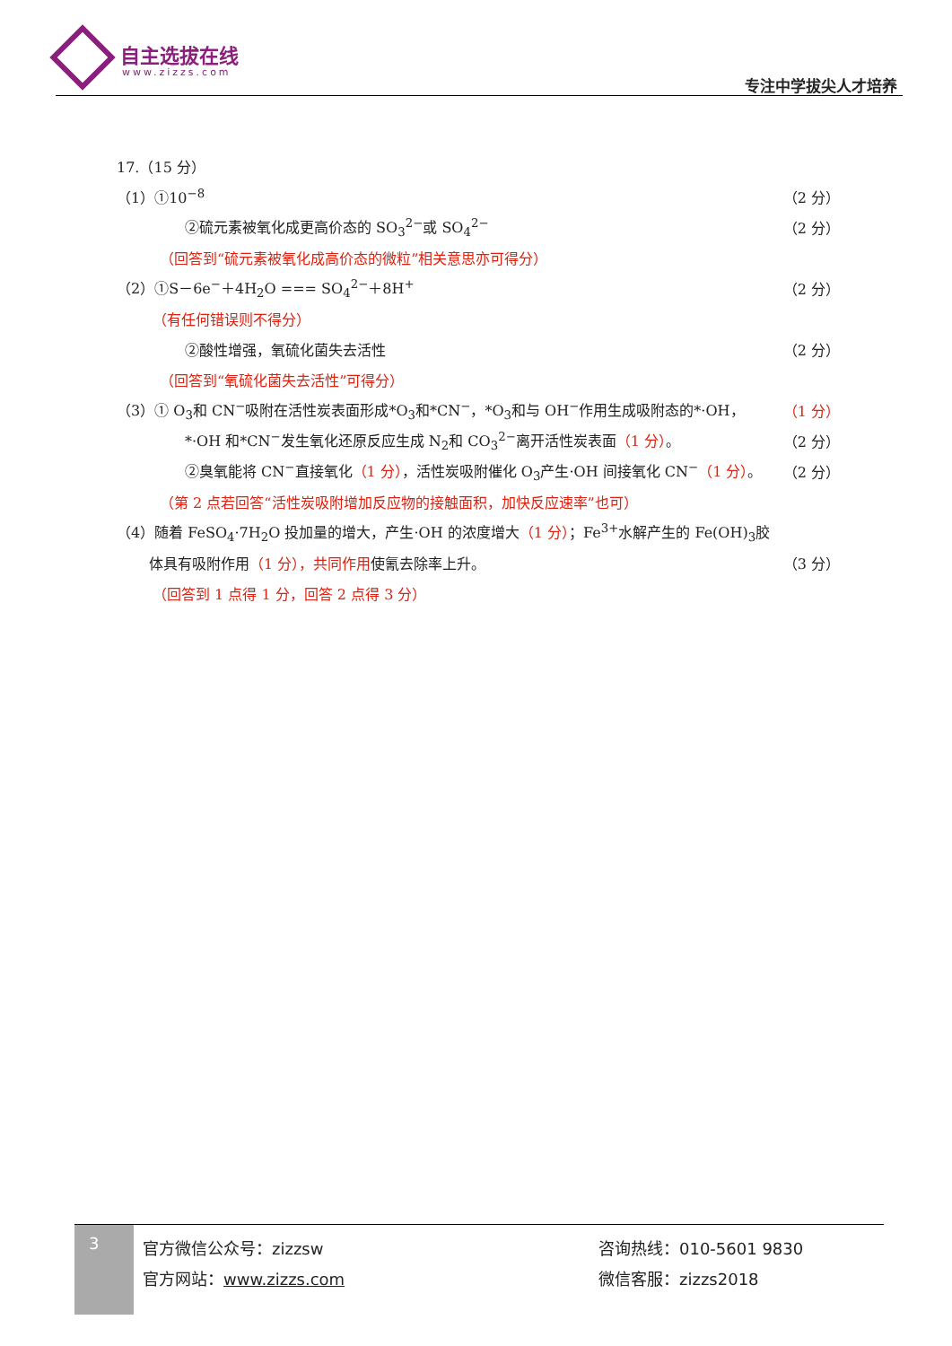自主选拔在线
www.zizzs.com
专注中学拔尖人才培养
17.（15 分）
（1）①10<sup>−8</sup> （2 分）
②硫元素被氧化成更高价态的 SO<sub>3</sub><sup>2−</sup>或 SO<sub>4</sub><sup>2−</sup> （2 分）
（回答到“硫元素被氧化成高价态的微粒”相关意思亦可得分）
（2）①S－6e<sup>−</sup>＋4H<sub>2</sub>O === SO<sub>4</sub><sup>2−</sup>＋8H<sup>+</sup> （2 分）
（有任何错误则不得分）
②酸性增强，氧硫化菌失去活性 （2 分）
（回答到“氧硫化菌失去活性”可得分）
（3）① O<sub>3</sub>和 CN<sup>−</sup>吸附在活性炭表面形成*O<sub>3</sub>和*CN<sup>−</sup>，*O<sub>3</sub>和与 OH<sup>−</sup>作用生成吸附态的*·OH， （1 分）
*·OH 和*CN<sup>−</sup>发生氧化还原反应生成 N<sub>2</sub>和 CO<sub>3</sub><sup>2−</sup>离开活性炭表面（1 分）。 （2 分）
②臭氧能将 CN<sup>−</sup>直接氧化（1 分），活性炭吸附催化 O<sub>3</sub>产生·OH 间接氧化 CN<sup>−</sup>（1 分）。 （2 分）
（第 2 点若回答“活性炭吸附增加反应物的接触面积，加快反应速率”也可）
（4）随着 FeSO<sub>4</sub>·7H<sub>2</sub>O 投加量的增大，产生·OH 的浓度增大（1 分）；Fe<sup>3+</sup>水解产生的 Fe(OH)<sub>3</sub>胶
体具有吸附作用（1 分），共同作用使氰去除率上升。 （3 分）
（回答到 1 点得 1 分，回答 2 点得 3 分）
3
官方微信公众号：zizzsw
官方网站：www.zizzs.com
咨询热线：010-5601 9830
微信客服：zizzs2018